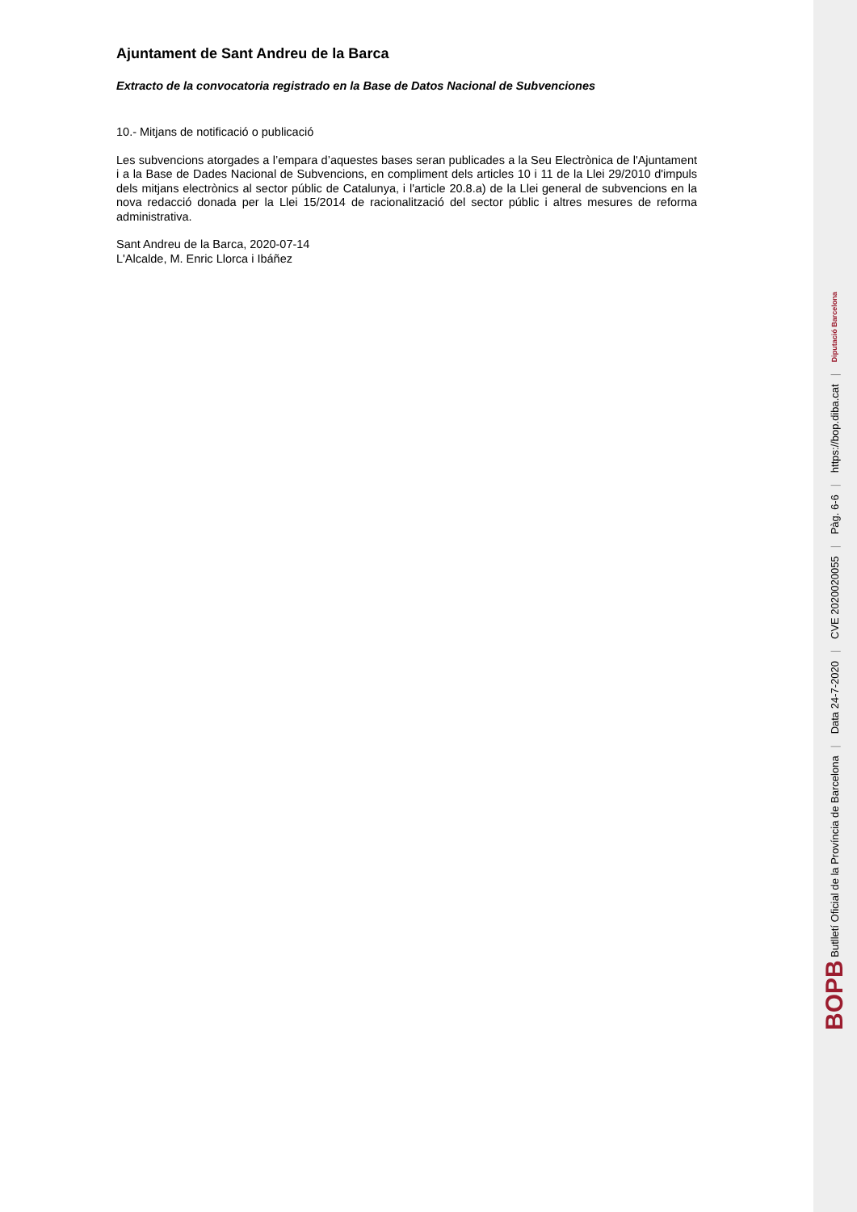Ajuntament de Sant Andreu de la Barca
Extracto de la convocatoria registrado en la Base de Datos Nacional de Subvenciones
10.- Mitjans de notificació o publicació
Les subvencions atorgades a l’empara d’aquestes bases seran publicades a la Seu Electrònica de l'Ajuntament i a la Base de Dades Nacional de Subvencions, en compliment dels articles 10 i 11 de la Llei 29/2010 d'impuls dels mitjans electrònics al sector públic de Catalunya, i l'article 20.8.a) de la Llei general de subvencions en la nova redacció donada per la Llei 15/2014 de racionalització del sector públic i altres mesures de reforma administrativa.
Sant Andreu de la Barca, 2020-07-14
L'Alcalde, M. Enric Llorca i Ibáñez
BOPB Butlletí Oficial de la Província de Barcelona | Data 24-7-2020 | CVE 2020020055 | Pàg. 6-6 | https://bop.diba.cat | Diputació Barcelona